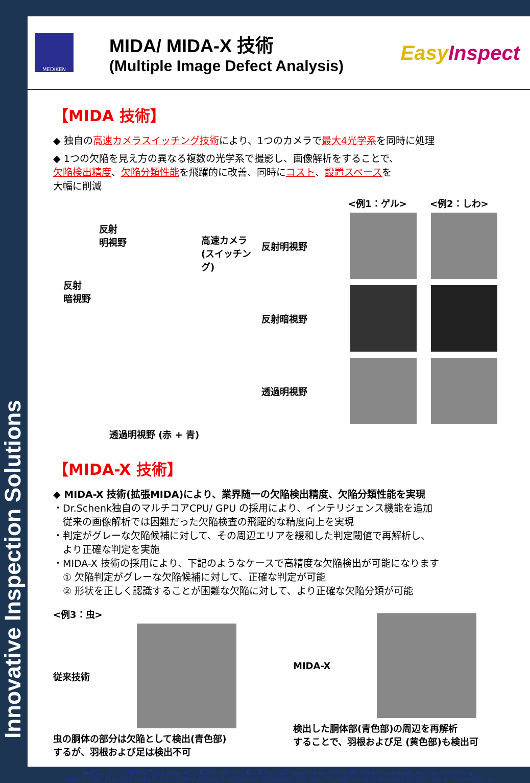Innovative Inspection Solutions
MEDIKEN
MIDA/ MIDA-X 技術
(Multiple Image Defect Analysis)
EasyInspect
【MIDA 技術】
◆ 独自の高速カメラスイッチング技術により、1つのカメラで最大4光学系を同時に処理
◆ 1つの欠陥を見え方の異なる複数の光学系で撮影し、画像解析をすることで、
欠陥検出精度、欠陥分類性能を飛躍的に改善、同時にコスト、設置スペースを
大幅に削減
反射
明視野
高速カメラ
(スイッチング)
反射
暗視野
透過明視野 (赤 + 青)
<例1：ゲル> <例2：しわ>
反射明視野
反射暗視野
透過明視野
【MIDA-X 技術】
◆ MIDA-X 技術(拡張MIDA)により、業界随一の欠陥検出精度、欠陥分類性能を実現
・Dr.Schenk独自のマルチコアCPU/ GPU の採用により、インテリジェンス機能を追加
　従来の画像解析では困難だった欠陥検査の飛躍的な精度向上を実現
・判定がグレーな欠陥候補に対して、その周辺エリアを緩和した判定閾値で再解析し、
　より正確な判定を実施
・MIDA-X 技術の採用により、下記のようなケースで高精度な欠陥検出が可能になります
　① 欠陥判定がグレーな欠陥候補に対して、正確な判定が可能
　② 形状を正しく認識することが困難な欠陥に対して、より正確な欠陥分類が可能
<例3：虫>
従来技術
虫の胴体の部分は欠陥として検出(青色部)
するが、羽根および足は検出不可
MIDA-X
検出した胴体部(青色部)の周辺を再解析
することで、羽根および足 (黄色部)も検出可
株式会社 メディア研究所 〒251-0052 神奈川県藤沢市藤沢496 藤沢森井ビル2階 TEL.0466-90-4286(代表) FAX.0466-90-4288 URL http://mediken.jp
MEDIKEN INC. FUJISAWA MORII BLDG. 2F 496 FUJISAWA FUJISAWA-SHI KANAGAWA 251-0052 TEL.0466-90-4286 FAX.0466-90-4288 URL http://mediken.jp